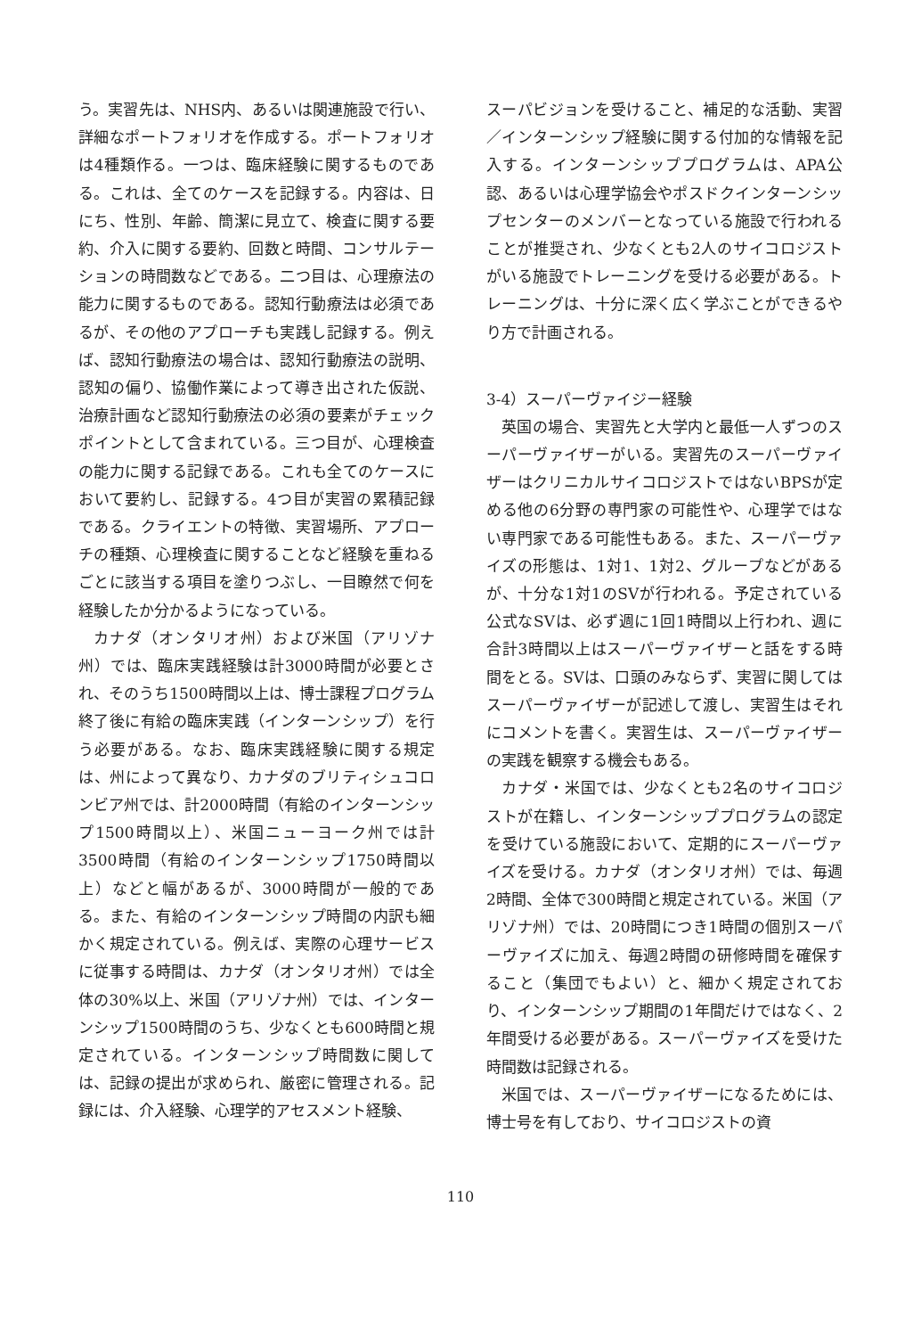う。実習先は、NHS内、あるいは関連施設で行い、詳細なポートフォリオを作成する。ポートフォリオは4種類作る。一つは、臨床経験に関するものである。これは、全てのケースを記録する。内容は、日にち、性別、年齢、簡潔に見立て、検査に関する要約、介入に関する要約、回数と時間、コンサルテーションの時間数などである。二つ目は、心理療法の能力に関するものである。認知行動療法は必須であるが、その他のアプローチも実践し記録する。例えば、認知行動療法の場合は、認知行動療法の説明、認知の偏り、協働作業によって導き出された仮説、治療計画など認知行動療法の必須の要素がチェックポイントとして含まれている。三つ目が、心理検査の能力に関する記録である。これも全てのケースにおいて要約し、記録する。4つ目が実習の累積記録である。クライエントの特徴、実習場所、アプローチの種類、心理検査に関することなど経験を重ねるごとに該当する項目を塗りつぶし、一目瞭然で何を経験したか分かるようになっている。
カナダ（オンタリオ州）および米国（アリゾナ州）では、臨床実践経験は計3000時間が必要とされ、そのうち1500時間以上は、博士課程プログラム終了後に有給の臨床実践（インターンシップ）を行う必要がある。なお、臨床実践経験に関する規定は、州によって異なり、カナダのブリティシュコロンビア州では、計2000時間（有給のインターンシップ1500時間以上）、米国ニューヨーク州では計3500時間（有給のインターンシップ1750時間以上）などと幅があるが、3000時間が一般的である。また、有給のインターンシップ時間の内訳も細かく規定されている。例えば、実際の心理サービスに従事する時間は、カナダ（オンタリオ州）では全体の30%以上、米国（アリゾナ州）では、インターンシップ1500時間のうち、少なくとも600時間と規定されている。インターンシップ時間数に関しては、記録の提出が求められ、厳密に管理される。記録には、介入経験、心理学的アセスメント経験、
スーパビジョンを受けること、補足的な活動、実習／インターンシップ経験に関する付加的な情報を記入する。インターンシッププログラムは、APA公認、あるいは心理学協会やポスドクインターンシップセンターのメンバーとなっている施設で行われることが推奨され、少なくとも2人のサイコロジストがいる施設でトレーニングを受ける必要がある。トレーニングは、十分に深く広く学ぶことができるやり方で計画される。
3-4）スーパーヴァイジー経験
英国の場合、実習先と大学内と最低一人ずつのスーパーヴァイザーがいる。実習先のスーパーヴァイザーはクリニカルサイコロジストではないBPSが定める他の6分野の専門家の可能性や、心理学ではない専門家である可能性もある。また、スーパーヴァイズの形態は、1対1、1対2、グループなどがあるが、十分な1対1のSVが行われる。予定されている公式なSVは、必ず週に1回1時間以上行われ、週に合計3時間以上はスーパーヴァイザーと話をする時間をとる。SVは、口頭のみならず、実習に関してはスーパーヴァイザーが記述して渡し、実習生はそれにコメントを書く。実習生は、スーパーヴァイザーの実践を観察する機会もある。
カナダ・米国では、少なくとも2名のサイコロジストが在籍し、インターンシッププログラムの認定を受けている施設において、定期的にスーパーヴァイズを受ける。カナダ（オンタリオ州）では、毎週2時間、全体で300時間と規定されている。米国（アリゾナ州）では、20時間につき1時間の個別スーパーヴァイズに加え、毎週2時間の研修時間を確保すること（集団でもよい）と、細かく規定されており、インターンシップ期間の1年間だけではなく、2年間受ける必要がある。スーパーヴァイズを受けた時間数は記録される。
米国では、スーパーヴァイザーになるためには、博士号を有しており、サイコロジストの資
110